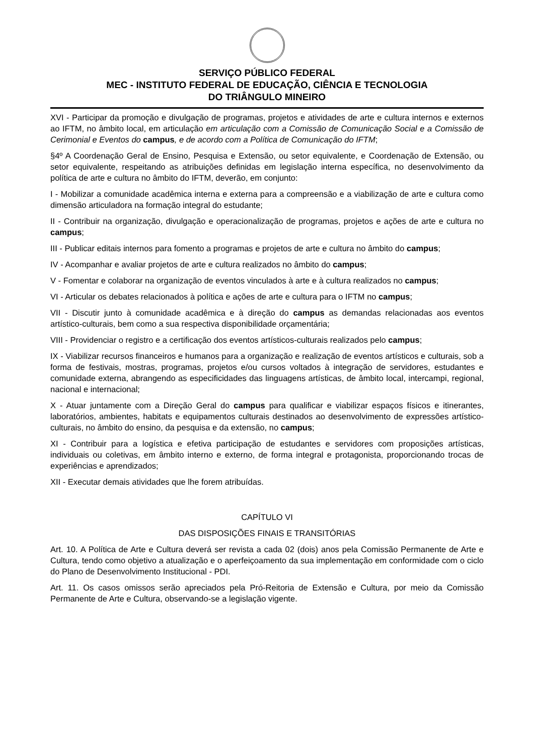SERVIÇO PÚBLICO FEDERAL
MEC - INSTITUTO FEDERAL DE EDUCAÇÃO, CIÊNCIA E TECNOLOGIA
DO TRIÂNGULO MINEIRO
XVI - Participar da promoção e divulgação de programas, projetos e atividades de arte e cultura internos e externos ao IFTM, no âmbito local, em articulação em articulação com a Comissão de Comunicação Social e a Comissão de Cerimonial e Eventos do campus, e de acordo com a Política de Comunicação do IFTM;
§4º A Coordenação Geral de Ensino, Pesquisa e Extensão, ou setor equivalente, e Coordenação de Extensão, ou setor equivalente, respeitando as atribuições definidas em legislação interna específica, no desenvolvimento da política de arte e cultura no âmbito do IFTM, deverão, em conjunto:
I - Mobilizar a comunidade acadêmica interna e externa para a compreensão e a viabilização de arte e cultura como dimensão articuladora na formação integral do estudante;
II - Contribuir na organização, divulgação e operacionalização de programas, projetos e ações de arte e cultura no campus;
III - Publicar editais internos para fomento a programas e projetos de arte e cultura no âmbito do campus;
IV - Acompanhar e avaliar projetos de arte e cultura realizados no âmbito do campus;
V - Fomentar e colaborar na organização de eventos vinculados à arte e à cultura realizados no campus;
VI - Articular os debates relacionados à política e ações de arte e cultura para o IFTM no campus;
VII - Discutir junto à comunidade acadêmica e à direção do campus as demandas relacionadas aos eventos artístico-culturais, bem como a sua respectiva disponibilidade orçamentária;
VIII - Providenciar o registro e a certificação dos eventos artísticos-culturais realizados pelo campus;
IX - Viabilizar recursos financeiros e humanos para a organização e realização de eventos artísticos e culturais, sob a forma de festivais, mostras, programas, projetos e/ou cursos voltados à integração de servidores, estudantes e comunidade externa, abrangendo as especificidades das linguagens artísticas, de âmbito local, intercampi, regional, nacional e internacional;
X - Atuar juntamente com a Direção Geral do campus para qualificar e viabilizar espaços físicos e itinerantes, laboratórios, ambientes, habitats e equipamentos culturais destinados ao desenvolvimento de expressões artístico-culturais, no âmbito do ensino, da pesquisa e da extensão, no campus;
XI - Contribuir para a logística e efetiva participação de estudantes e servidores com proposições artísticas, individuais ou coletivas, em âmbito interno e externo, de forma integral e protagonista, proporcionando trocas de experiências e aprendizados;
XII - Executar demais atividades que lhe forem atribuídas.
CAPÍTULO VI
DAS DISPOSIÇÕES FINAIS E TRANSITÓRIAS
Art. 10. A Política de Arte e Cultura deverá ser revista a cada 02 (dois) anos pela Comissão Permanente de Arte e Cultura, tendo como objetivo a atualização e o aperfeiçoamento da sua implementação em conformidade com o ciclo do Plano de Desenvolvimento Institucional - PDI.
Art. 11. Os casos omissos serão apreciados pela Pró-Reitoria de Extensão e Cultura, por meio da Comissão Permanente de Arte e Cultura, observando-se a legislação vigente.